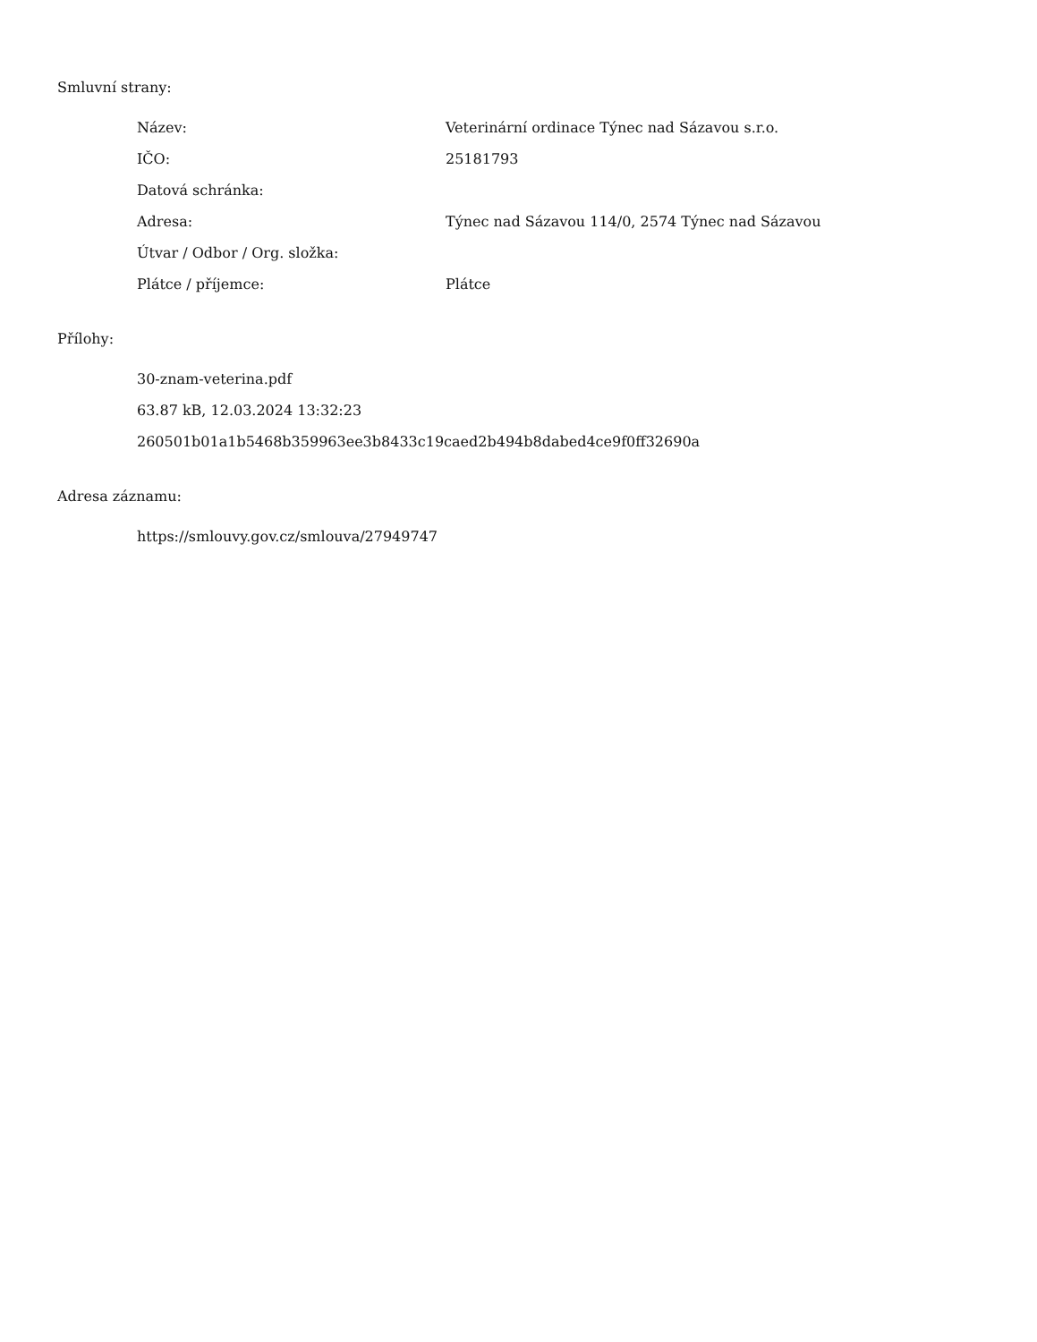Smluvní strany:
| Název: | Veterinární ordinace Týnec nad Sázavou s.r.o. |
| IČO: | 25181793 |
| Datová schránka: | |
| Adresa: | Týnec nad Sázavou 114/0, 2574 Týnec nad Sázavou |
| Útvar / Odbor / Org. složka: | |
| Plátce / příjemce: | Plátce |
Přílohy:
30-znam-veterina.pdf
63.87 kB, 12.03.2024 13:32:23
260501b01a1b5468b359963ee3b8433c19caed2b494b8dabed4ce9f0ff32690a
Adresa záznamu:
https://smlouvy.gov.cz/smlouva/27949747